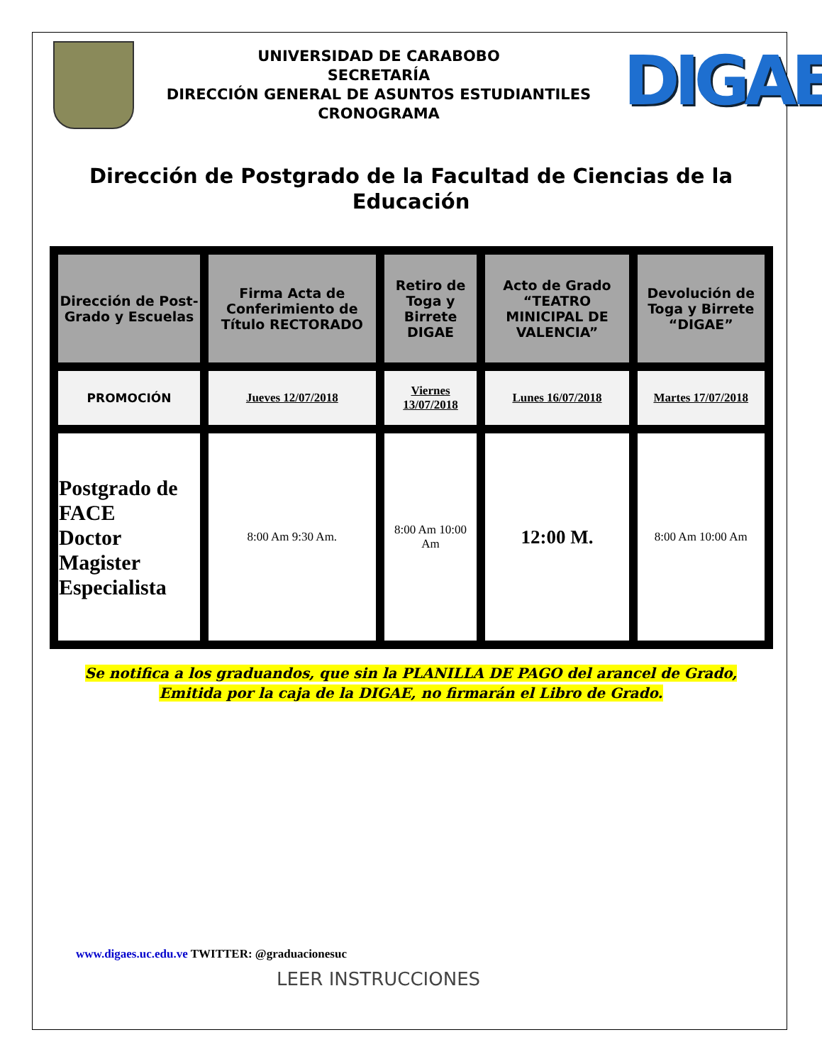UNIVERSIDAD DE CARABOBO
SECRETARÍA
DIRECCIÓN GENERAL DE ASUNTOS ESTUDIANTILES
CRONOGRAMA
DIGAE
Dirección de Postgrado de la Facultad de Ciencias de la Educación
| Dirección de Post-Grado y Escuelas | Firma Acta de Conferimiento de Título RECTORADO | Retiro de Toga y Birrete DIGAE | Acto de Grado “TEATRO MINICIPAL DE VALENCIA” | Devolución de Toga y Birrete “DIGAE” |
| --- | --- | --- | --- | --- |
| PROMOCIÓN | Jueves 12/07/2018 | Viernes 13/07/2018 | Lunes 16/07/2018 | Martes 17/07/2018 |
| Postgrado de FACE Doctor Magister Especialista | 8:00 Am 9:30 Am. | 8:00 Am 10:00 Am | 12:00 M. | 8:00 Am 10:00 Am |
Se notifica a los graduandos, que sin la PLANILLA DE PAGO del arancel de Grado,
Emitida por la caja de la DIGAE, no firmarán el Libro de Grado.
www.digaes.uc.edu.ve TWITTER: @graduacionesuc
LEER INSTRUCCIONES